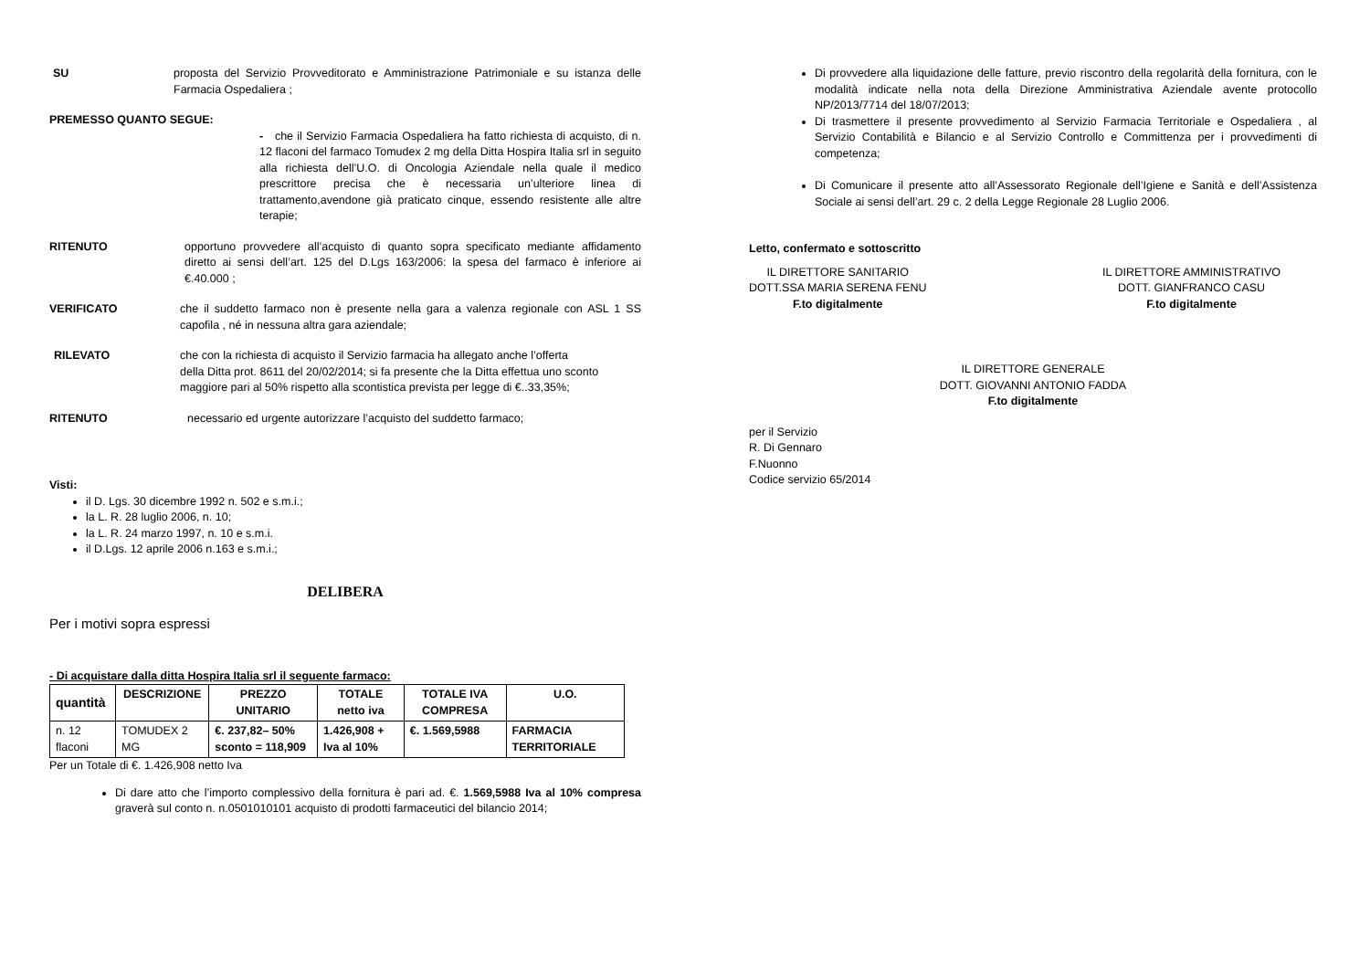SU proposta del Servizio Provveditorato e Amministrazione Patrimoniale e su istanza delle Farmacia Ospedaliera ;
PREMESSO QUANTO SEGUE:
- che il Servizio Farmacia Ospedaliera ha fatto richiesta di acquisto, di n. 12 flaconi del farmaco Tomudex 2 mg della Ditta Hospira Italia srl in seguito alla richiesta dell’U.O. di Oncologia Aziendale nella quale il medico prescrittore precisa che è necessaria un’ulteriore linea di trattamento,avendone già praticato cinque, essendo resistente alle altre terapie;
RITENUTO opportuno provvedere all’acquisto di quanto sopra specificato mediante affidamento diretto ai sensi dell’art. 125 del D.Lgs 163/2006: la spesa del farmaco è inferiore ai €.40.000 ;
VERIFICATO che il suddetto farmaco non è presente nella gara a valenza regionale con ASL 1 SS capofila , né in nessuna altra gara aziendale;
RILEVATO che con la richiesta di acquisto il Servizio farmacia ha allegato anche l’offerta
della Ditta prot. 8611 del 20/02/2014; si fa presente che la Ditta effettua uno sconto
maggiore pari al 50% rispetto alla scontistica prevista per legge di €..33,35%;
RITENUTO necessario ed urgente autorizzare l’acquisto del suddetto farmaco;
Visti:
il D. Lgs. 30 dicembre 1992 n. 502 e s.m.i.;
la L. R. 28 luglio 2006, n. 10;
la L. R. 24 marzo 1997, n. 10 e s.m.i.
il D.Lgs. 12 aprile 2006 n.163 e s.m.i.;
DELIBERA
Per i motivi sopra espressi
- Di acquistare dalla ditta Hospira Italia srl il seguente farmaco:
| quantità | DESCRIZIONE | PREZZO UNITARIO | TOTALE netto iva | TOTALE IVA COMPRESA | U.O. |
| --- | --- | --- | --- | --- | --- |
| n. 12 flaconi | TOMUDEX 2 MG | €. 237,82– 50% sconto = 118,909 | 1.426,908 + Iva al 10% | €. 1.569,5988 | FARMACIA TERRITORIALE |
Per un Totale di €. 1.426,908 netto Iva
Di dare atto che l’importo complessivo della fornitura è pari ad. €. 1.569,5988 Iva al 10% compresa graverà sul conto n. n.0501010101 acquisto di prodotti farmaceutici del bilancio 2014;
Di provvedere alla liquidazione delle fatture, previo riscontro della regolarità della fornitura, con le modalità indicate nella nota della Direzione Amministrativa Aziendale avente protocollo NP/2013/7714 del 18/07/2013;
Di trasmettere il presente provvedimento al Servizio Farmacia Territoriale e Ospedaliera , al Servizio Contabilità e Bilancio e al Servizio Controllo e Committenza per i provvedimenti di competenza;
Di Comunicare il presente atto all’Assessorato Regionale dell’Igiene e Sanità e dell’Assistenza Sociale ai sensi dell’art. 29 c. 2 della Legge Regionale 28 Luglio 2006.
Letto, confermato e sottoscritto
IL DIRETTORE SANITARIO
DOTT.SSA MARIA SERENA FENU
F.to digitalmente
IL DIRETTORE AMMINISTRATIVO
DOTT. GIANFRANCO CASU
F.to digitalmente
IL DIRETTORE GENERALE
DOTT. GIOVANNI ANTONIO FADDA
F.to digitalmente
per il Servizio
R. Di Gennaro
F.Nuonno
Codice servizio 65/2014